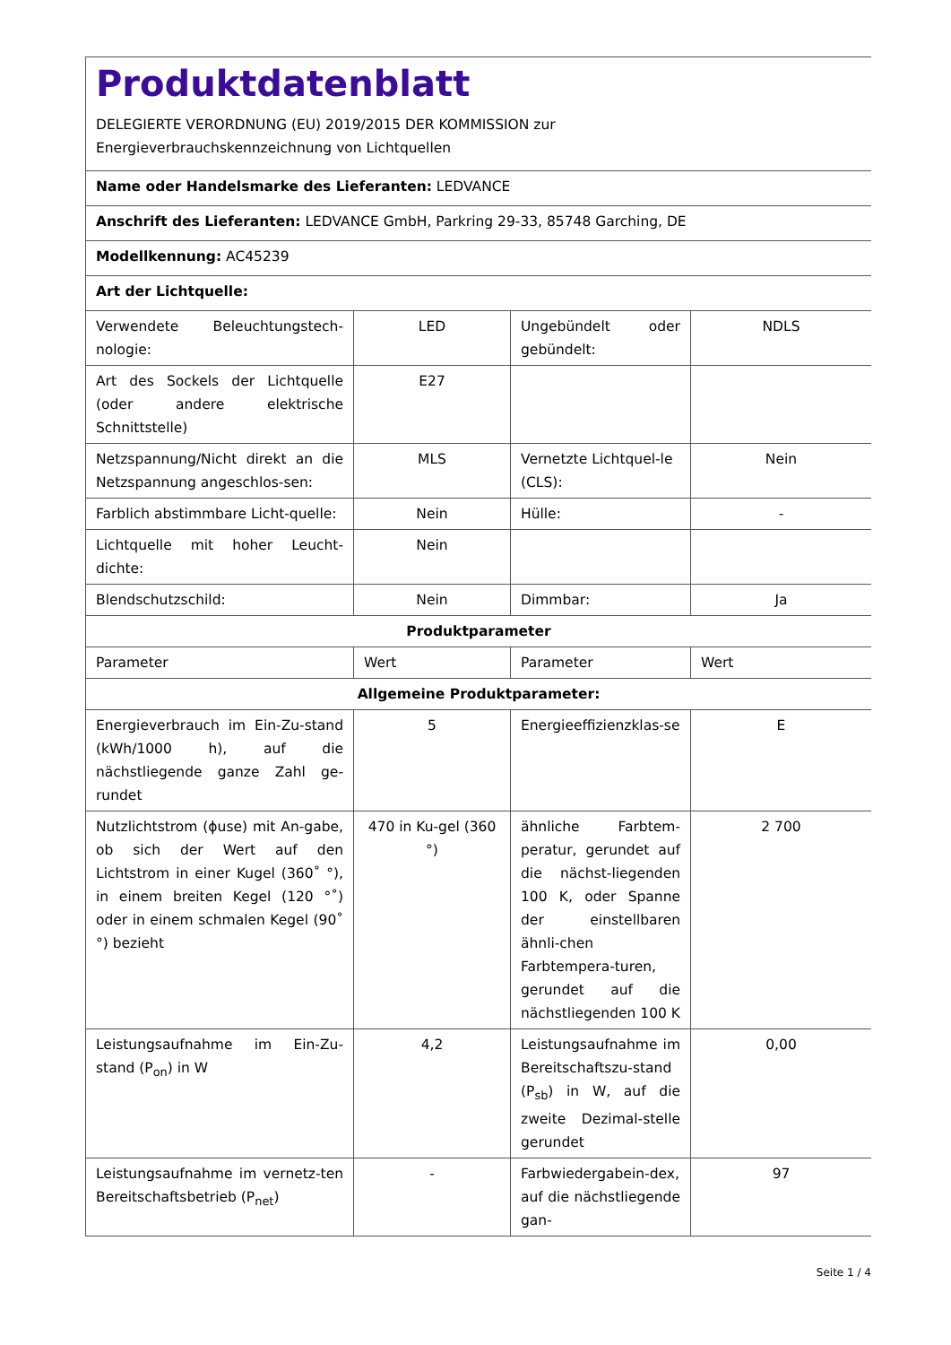| Produktdatenblatt DELEGIERTE VERORDNUNG (EU) 2019/2015 DER KOMMISSION zur Energieverbrauchskennzeichnung von Lichtquellen | | | |
| Name oder Handelsmarke des Lieferanten: LEDVANCE | | | |
| Anschrift des Lieferanten: LEDVANCE GmbH, Parkring 29-33, 85748 Garching, DE | | | |
| Modellkennung: AC45239 | | | |
| Art der Lichtquelle: | | | |
| Verwendete Beleuchtungstech-nologie: | LED | Ungebündelt oder gebündelt: | NDLS |
| Art des Sockels der Lichtquelle (oder andere elektrische Schnittstelle) | E27 | | |
| Netzspannung/Nicht direkt an die Netzspannung angeschlos-sen: | MLS | Vernetzte Lichtquel-le (CLS): | Nein |
| Farblich abstimmbare Licht-quelle: | Nein | Hülle: | - |
| Lichtquelle mit hoher Leucht-dichte: | Nein | | |
| Blendschutzschild: | Nein | Dimmbar: | Ja |
| Produktparameter | | | |
| Parameter | Wert | Parameter | Wert |
| Allgemeine Produktparameter: | | | |
| Energieverbrauch im Ein-Zu-stand (kWh/1000 h), auf die nächstliegende ganze Zahl ge-rundet | 5 | Energieeffizienzklas-se | E |
| Nutzlichtstrom (ϕuse) mit An-gabe, ob sich der Wert auf den Lichtstrom in einer Kugel (360˚ °), in einem breiten Kegel (120 °˚) oder in einem schmalen Kegel (90˚ °) bezieht | 470 in Ku-gel (360 °) | ähnliche Farbtem-peratur, gerundet auf die nächst-liegenden 100 K, oder Spanne der einstellbaren ähnli-chen Farbtempera-turen, gerundet auf die nächstliegenden 100 K | 2 700 |
| Leistungsaufnahme im Ein-Zu-stand (P<sub>on</sub>) in W | 4,2 | Leistungsaufnahme im Bereitschaftszu-stand (P<sub>sb</sub>) in W, auf die zweite Dezimal-stelle gerundet | 0,00 |
| Leistungsaufnahme im vernetz-ten Bereitschaftsbetrieb (P<sub>net</sub>) | - | Farbwiedergabein-dex, auf die nächstliegende gan- | 97 |
Seite 1 / 4